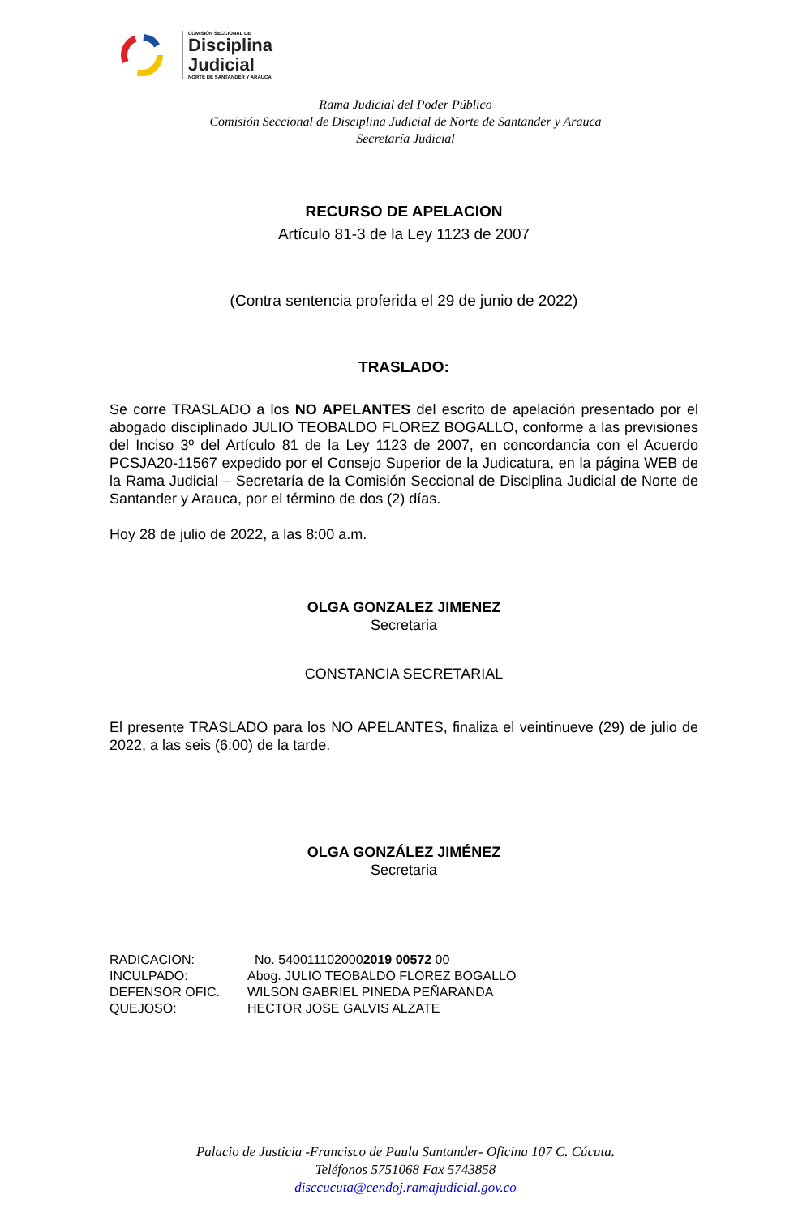COMISIÓN SECCIONAL DE
Disciplina
Judicial
NORTE DE SANTANDER Y ARAUCA
Rama Judicial del Poder Público
Comisión Seccional de Disciplina Judicial de Norte de Santander y Arauca
Secretaría Judicial
RECURSO DE APELACION
Artículo 81-3 de la Ley 1123 de 2007
(Contra sentencia proferida el 29 de junio de 2022)
TRASLADO:
Se corre TRASLADO a los NO APELANTES del escrito de apelación presentado por el abogado disciplinado JULIO TEOBALDO FLOREZ BOGALLO, conforme a las previsiones del Inciso 3º del Artículo 81 de la Ley 1123 de 2007, en concordancia con el Acuerdo PCSJA20-11567 expedido por el Consejo Superior de la Judicatura, en la página WEB de la Rama Judicial – Secretaría de la Comisión Seccional de Disciplina Judicial de Norte de Santander y Arauca, por el término de dos (2) días.
Hoy 28 de julio de 2022, a las 8:00 a.m.
OLGA GONZALEZ JIMENEZ
Secretaria
CONSTANCIA SECRETARIAL
El presente TRASLADO para los NO APELANTES, finaliza el veintinueve (29) de julio de 2022, a las seis (6:00) de la tarde.
OLGA GONZÁLEZ JIMÉNEZ
Secretaria
| RADICACION: | No. 540011102000 2019 00572 00 |
| INCULPADO: | Abog. JULIO TEOBALDO FLOREZ BOGALLO |
| DEFENSOR OFIC. | WILSON GABRIEL PINEDA PEÑARANDA |
| QUEJOSO: | HECTOR JOSE GALVIS ALZATE |
Palacio de Justicia -Francisco de Paula Santander- Oficina 107 C. Cúcuta.
Teléfonos 5751068 Fax 5743858
disccucuta@cendoj.ramajudicial.gov.co